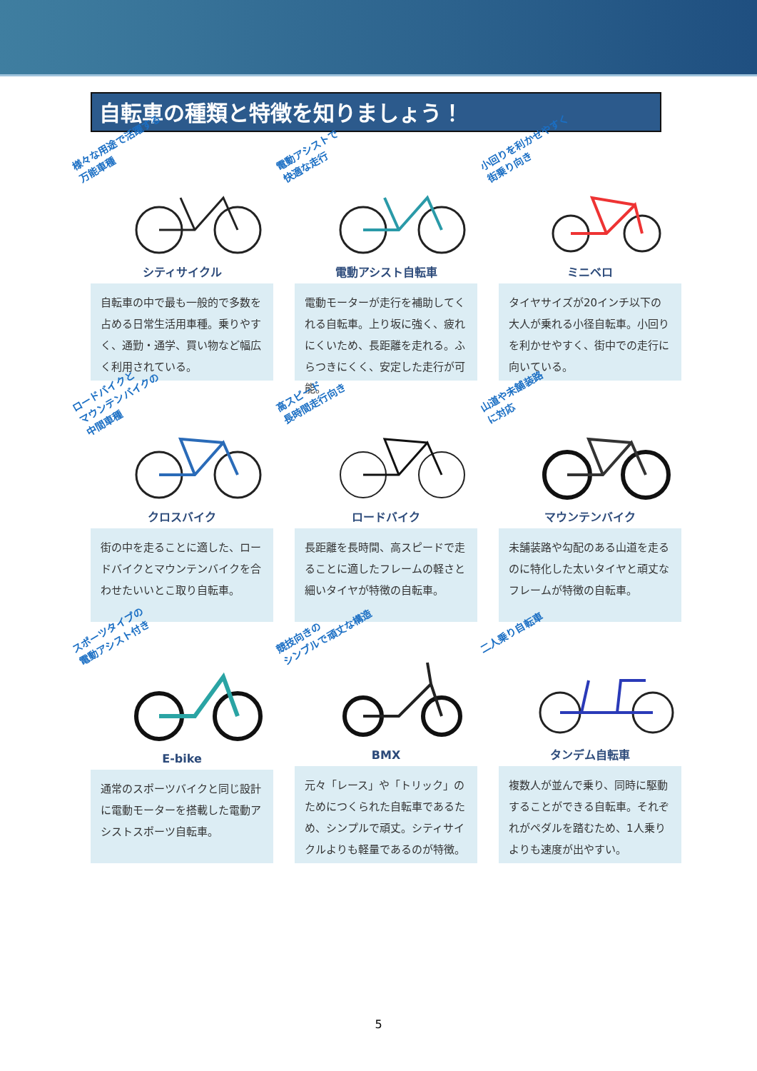自転車の種類と特徴を知りましょう！
様々な用途で活躍する
万能車種
シティサイクル
自転車の中で最も一般的で多数を占める日常生活用車種。乗りやすく、通勤・通学、買い物など幅広く利用されている。
電動アシストで
快適な走行
電動アシスト自転車
電動モーターが走行を補助してくれる自転車。上り坂に強く、疲れにくいため、長距離を走れる。ふらつきにくく、安定した走行が可能。
小回りを利かせやすく
街乗り向き
ミニベロ
タイヤサイズが20インチ以下の大人が乗れる小径自転車。小回りを利かせやすく、街中での走行に向いている。
ロードバイクと
マウンテンバイクの
中間車種
クロスバイク
街の中を走ることに適した、ロードバイクとマウンテンバイクを合わせたいいとこ取り自転車。
高スピード
長時間走行向き
ロードバイク
長距離を長時間、高スピードで走ることに適したフレームの軽さと細いタイヤが特徴の自転車。
山道や未舗装路
に対応
マウンテンバイク
未舗装路や勾配のある山道を走るのに特化した太いタイヤと頑丈なフレームが特徴の自転車。
スポーツタイプの
電動アシスト付き
E-bike
通常のスポーツバイクと同じ設計に電動モーターを搭載した電動アシストスポーツ自転車。
競技向きの
シンプルで頑丈な構造
BMX
元々「レース」や「トリック」のためにつくられた自転車であるため、シンプルで頑丈。シティサイクルよりも軽量であるのが特徴。
二人乗り自転車
タンデム自転車
複数人が並んで乗り、同時に駆動することができる自転車。それぞれがペダルを踏むため、1人乗りよりも速度が出やすい。
5